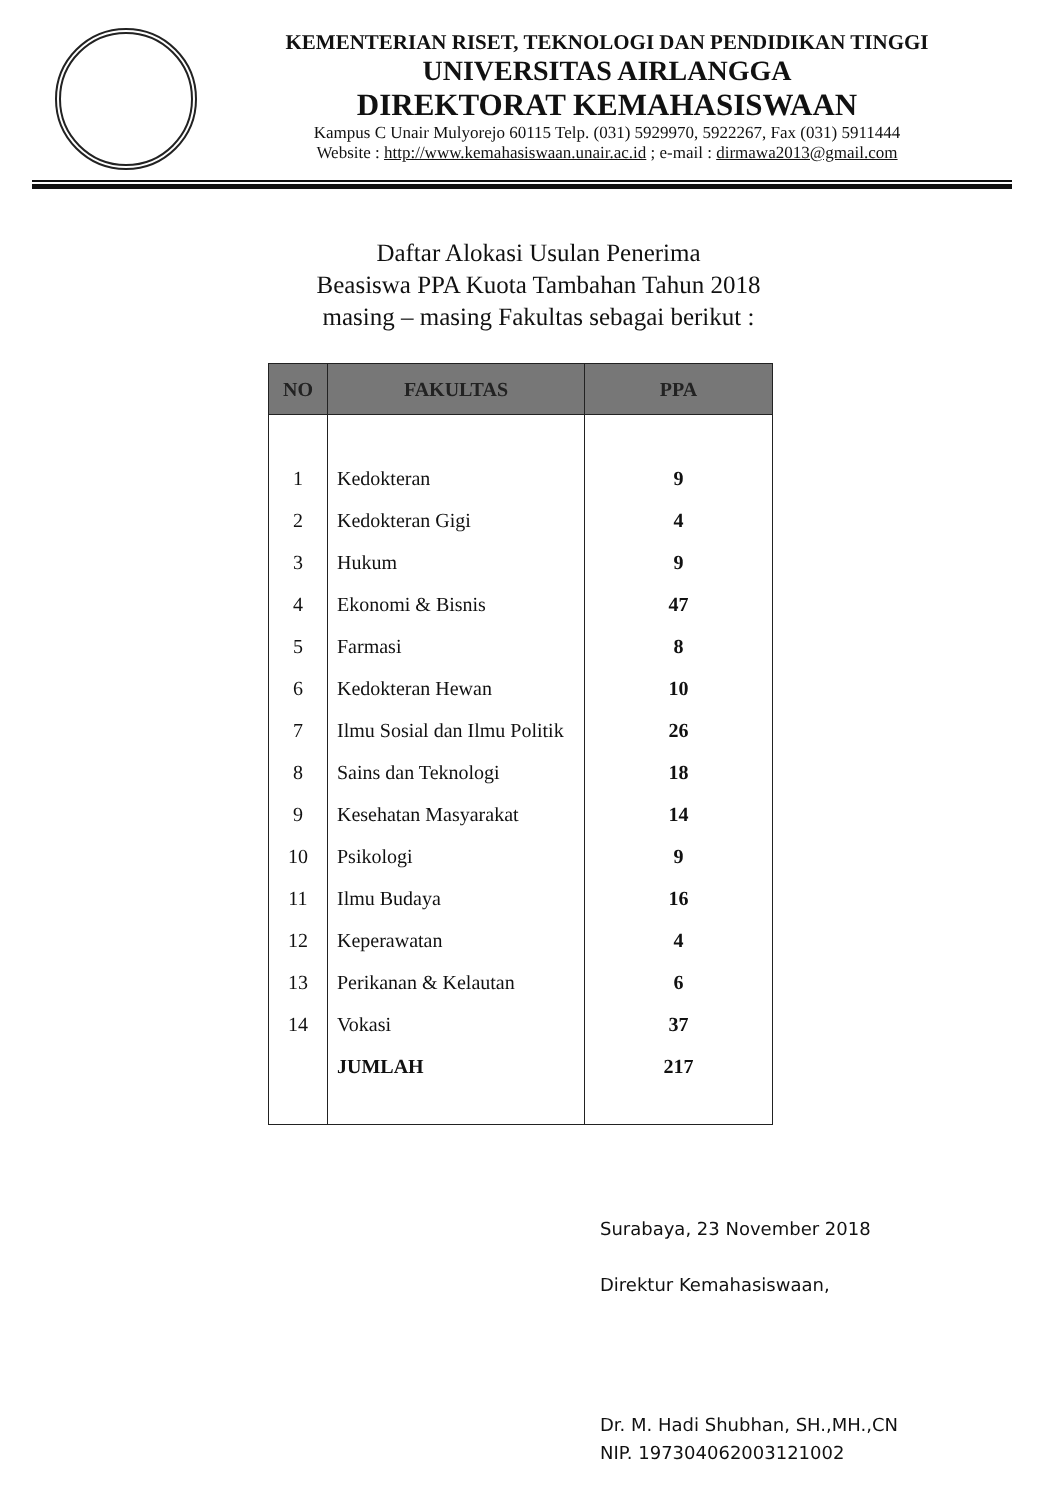KEMENTERIAN RISET, TEKNOLOGI DAN PENDIDIKAN TINGGI
UNIVERSITAS AIRLANGGA
DIREKTORAT KEMAHASISWAAN
Kampus C Unair Mulyorejo 60115 Telp. (031) 5929970, 5922267, Fax (031) 5911444
Website : http://www.kemahasiswaan.unair.ac.id ; e-mail : dirmawa2013@gmail.com
Daftar Alokasi Usulan Penerima
Beasiswa PPA Kuota Tambahan Tahun 2018
masing – masing Fakultas sebagai berikut :
| NO | FAKULTAS | PPA |
| --- | --- | --- |
| 1 | Kedokteran | 9 |
| 2 | Kedokteran Gigi | 4 |
| 3 | Hukum | 9 |
| 4 | Ekonomi & Bisnis | 47 |
| 5 | Farmasi | 8 |
| 6 | Kedokteran Hewan | 10 |
| 7 | Ilmu Sosial dan Ilmu Politik | 26 |
| 8 | Sains dan Teknologi | 18 |
| 9 | Kesehatan Masyarakat | 14 |
| 10 | Psikologi | 9 |
| 11 | Ilmu Budaya | 16 |
| 12 | Keperawatan | 4 |
| 13 | Perikanan & Kelautan | 6 |
| 14 | Vokasi | 37 |
| | JUMLAH | 217 |
Surabaya, 23 November 2018
Direktur Kemahasiswaan,
Dr. M. Hadi Shubhan, SH.,MH.,CN
NIP. 197304062003121002